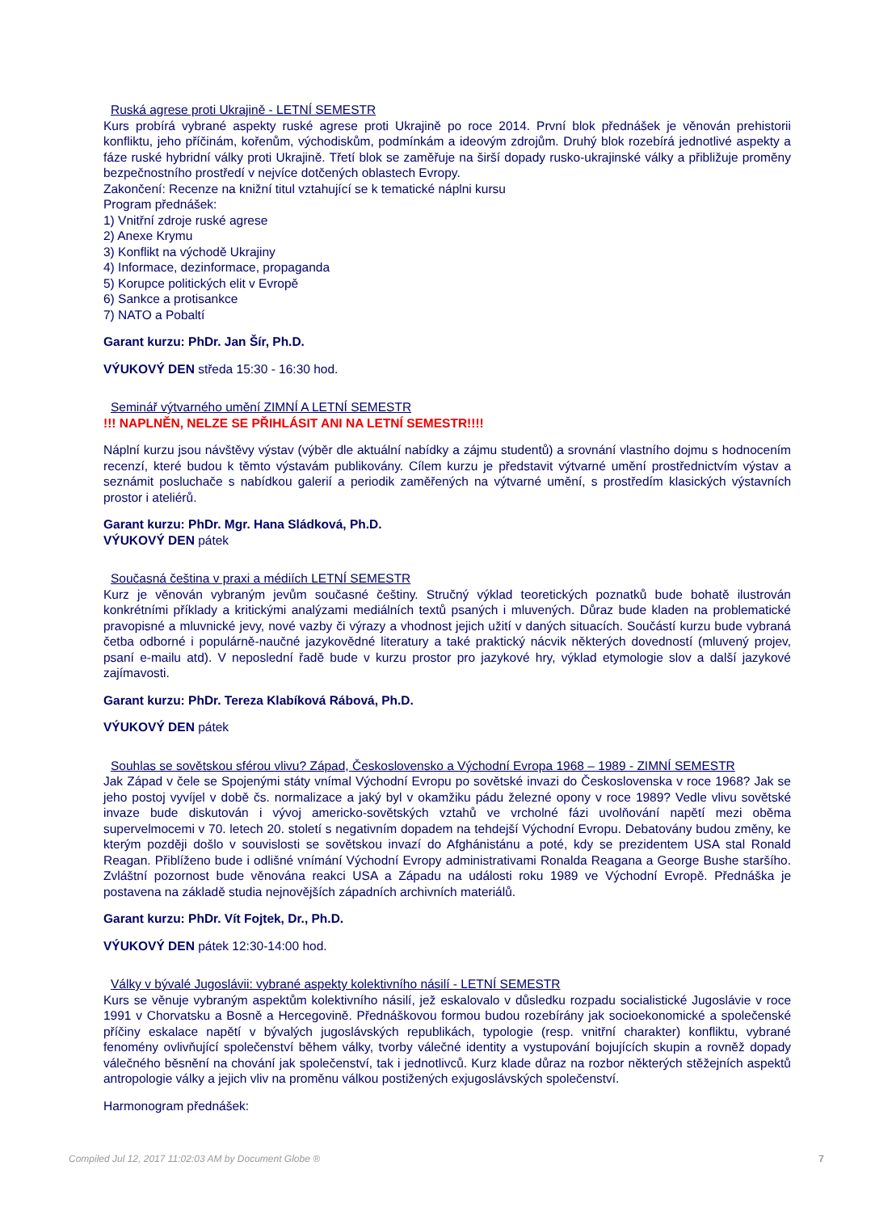Ruská agrese proti Ukrajině - LETNÍ SEMESTR
Kurs probírá vybrané aspekty ruské agrese proti Ukrajině po roce 2014. První blok přednášek je věnován prehistorii konfliktu, jeho příčinám, kořenům, východiskům, podmínkám a ideovým zdrojům. Druhý blok rozebírá jednotlivé aspekty a fáze ruské hybridní války proti Ukrajině. Třetí blok se zaměřuje na širší dopady rusko-ukrajinské války a přibližuje proměny bezpečnostního prostředí v nejvíce dotčených oblastech Evropy.
Zakončení: Recenze na knižní titul vztahující se k tematické náplni kursu
Program přednášek:
1) Vnitřní zdroje ruské agrese
2) Anexe Krymu
3) Konflikt na východě Ukrajiny
4) Informace, dezinformace, propaganda
5) Korupce politických elit v Evropě
6) Sankce a protisankce
7) NATO a Pobaltí
Garant kurzu: PhDr. Jan Šír, Ph.D.
VÝUKOVÝ DEN středa 15:30 - 16:30 hod.
Seminář výtvarného umění ZIMNÍ A LETNÍ SEMESTR
!!! NAPLNĚN, NELZE SE PŘIHLÁSIT ANI NA LETNÍ SEMESTR!!!!
Náplní kurzu jsou návštěvy výstav (výběr dle aktuální nabídky a zájmu studentů) a srovnání vlastního dojmu s hodnocením recenzí, které budou k těmto výstavám publikovány. Cílem kurzu je představit výtvarné umění prostřednictvím výstav a seznámit posluchače s nabídkou galerií a periodik zaměřených na výtvarné umění, s prostředím klasických výstavních prostor i ateliérů.
Garant kurzu: PhDr. Mgr. Hana Sládková, Ph.D.
VÝUKOVÝ DEN pátek
Současná čeština v praxi a médiích LETNÍ SEMESTR
Kurz je věnován vybraným jevům současné češtiny. Stručný výklad teoretických poznatků bude bohatě ilustrován konkrétními příklady a kritickými analýzami mediálních textů psaných i mluvených. Důraz bude kladen na problematické pravopisné a mluvnické jevy, nové vazby či výrazy a vhodnost jejich užití v daných situacích. Součástí kurzu bude vybraná četba odborné i populárně-naučné jazykovědné literatury a také praktický nácvik některých dovedností (mluvený projev, psaní e-mailu atd). V neposlední řadě bude v kurzu prostor pro jazykové hry, výklad etymologie slov a další jazykové zajímavosti.
Garant kurzu: PhDr. Tereza Klabíková Rábová, Ph.D.
VÝUKOVÝ DEN pátek
Souhlas se sovětskou sférou vlivu? Západ, Československo a Východní Evropa 1968 – 1989 - ZIMNÍ SEMESTR
Jak Západ v čele se Spojenými státy vnímal Východní Evropu po sovětské invazi do Československa v roce 1968? Jak se jeho postoj vyvíjel v době čs. normalizace a jaký byl v okamžiku pádu železné opony v roce 1989? Vedle vlivu sovětské invaze bude diskutován i vývoj americko-sovětských vztahů ve vrcholné fázi uvolňování napětí mezi oběma supervelmocemi v 70. letech 20. století s negativním dopadem na tehdejší Východní Evropu. Debatovány budou změny, ke kterým později došlo v souvislosti se sovětskou invazí do Afghánistánu a poté, kdy se prezidentem USA stal Ronald Reagan. Přiblíženo bude i odlišné vnímání Východní Evropy administrativami Ronalda Reagana a George Bushe staršího. Zvláštní pozornost bude věnována reakci USA a Západu na události roku 1989 ve Východní Evropě. Přednáška je postavena na základě studia nejnovějších západních archivních materiálů.
Garant kurzu: PhDr. Vít Fojtek, Dr., Ph.D.
VÝUKOVÝ DEN pátek 12:30-14:00 hod.
Války v bývalé Jugoslávii: vybrané aspekty kolektivního násilí - LETNÍ SEMESTR
Kurs se věnuje vybraným aspektům kolektivního násilí, jež eskalovalo v důsledku rozpadu socialistické Jugoslávie v roce 1991 v Chorvatsku a Bosně a Hercegovině. Přednáškovou formou budou rozebírány jak socioekonomické a společenské příčiny eskalace napětí v bývalých jugoslávských republikách, typologie (resp. vnitřní charakter) konfliktu, vybrané fenomény ovlivňující společenství během války, tvorby válečné identity a vystupování bojujících skupin a rovněž dopady válečného běsnění na chování jak společenství, tak i jednotlivců. Kurz klade důraz na rozbor některých stěžejních aspektů antropologie války a jejich vliv na proměnu válkou postižených exjugoslávských společenství.
Harmonogram přednášek:
Compiled Jul 12, 2017 11:02:03 AM by Document Globe ® 7